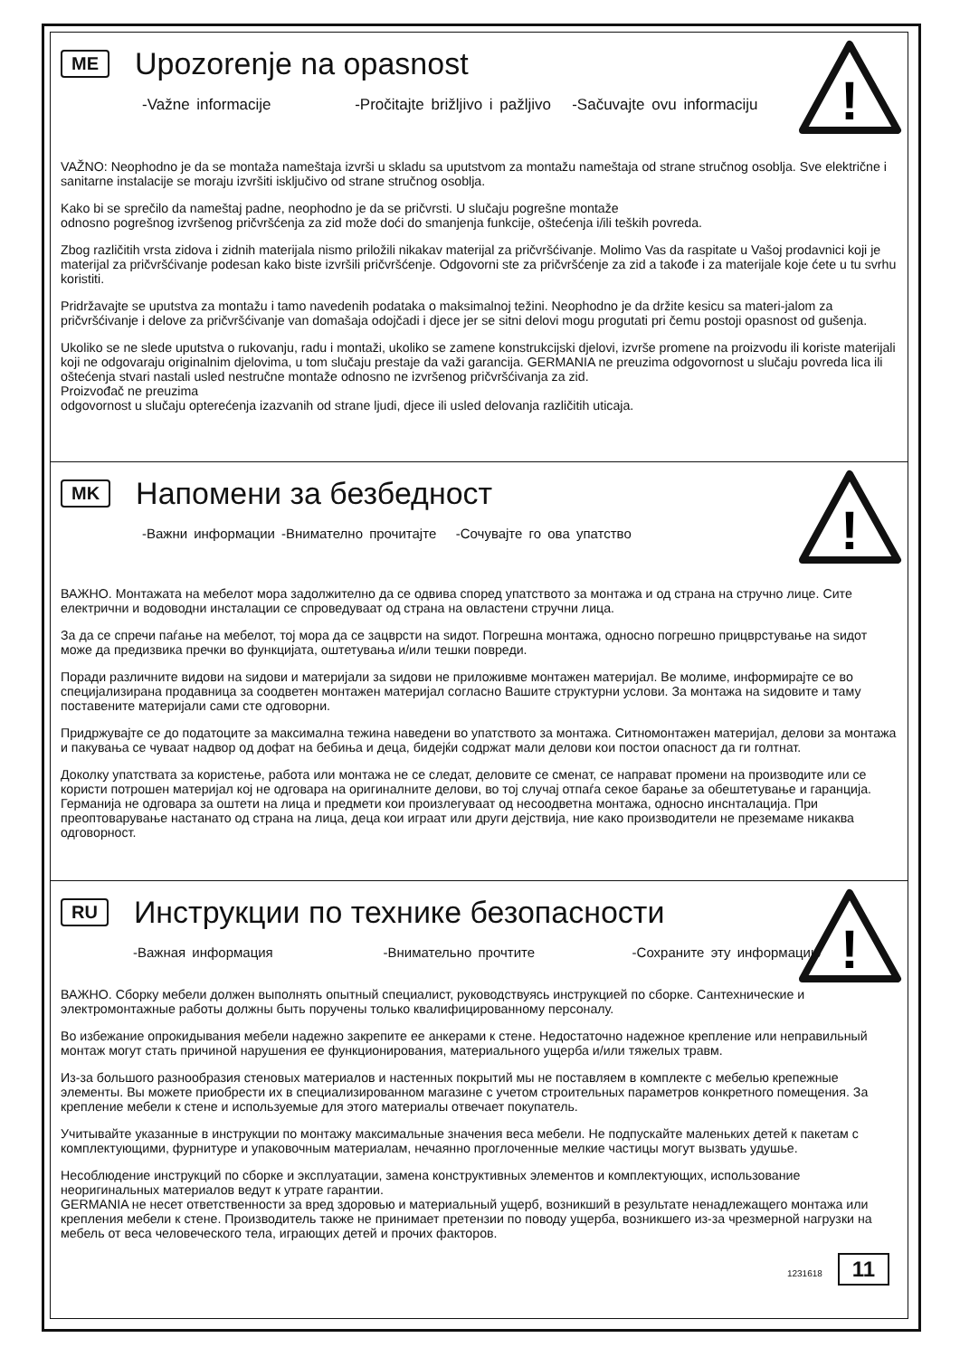!
ME
Upozorenje na opasnost
-Važne informacije -Pročitajte brižljivo i pažljivo -Sačuvajte ovu informaciju
VAŽNO: Neophodno je da se montaža nameštaja izvrši u skladu sa uputstvom za montažu nameštaja od strane stručnog osoblja. Sve električne i sanitarne instalacije se moraju izvršiti isključivo od strane stručnog osoblja.
Kako bi se sprečilo da nameštaj padne, neophodno je da se pričvrsti. U slučaju pogrešne montaže
odnosno pogrešnog izvršenog pričvršćenja za zid može doći do smanjenja funkcije, oštećenja i/ili teških povreda.
Zbog različitih vrsta zidova i zidnih materijala nismo priložili nikakav materijal za pričvršćivanje. Molimo Vas da raspitate u Vašoj prodavnici koji je materijal za pričvršćivanje podesan kako biste izvršili pričvršćenje. Odgovorni ste za pričvršćenje za zid a takođe i za materijale koje ćete u tu svrhu koristiti.
Pridržavajte se uputstva za montažu i tamo navedenih podataka o maksimalnoj težini. Neophodno je da držite kesicu sa materi-jalom za pričvršćivanje i delove za pričvršćivanje van domašaja odojčadi i djece jer se sitni delovi mogu progutati pri čemu postoji opasnost od gušenja.
Ukoliko se ne slede uputstva o rukovanju, radu i montaži, ukoliko se zamene konstrukcijski djelovi, izvrše promene na proizvodu ili koriste materijali koji ne odgovaraju originalnim djelovima, u tom slučaju prestaje da važi garancija. GERMANIA ne preuzima odgovornost u slučaju povreda lica ili oštećenja stvari nastali usled nestručne montaže odnosno ne izvršenog pričvršćivanja za zid.
Proizvođač ne preuzima
odgovornost u slučaju opterećenja izazvanih od strane ljudi, djece ili usled delovanja različitih uticaja.
!
MK
Напомени за безбедност
-Важни информации -Внимателно прочитајте -Сочувајте го ова упатство
ВАЖНО. Монтажата на мебелот мора задолжително да се одвива според упатството за монтажа и од страна на стручно лице. Сите електрични и водоводни инсталации се спроведуваат од страна на овластени стручни лица.
За да се спречи паѓање на мебелот, тој мора да се зацврсти на ѕидот. Погрешна монтажа, односно погрешно прицврстување на ѕидот може да предизвика пречки во функцијата, оштетувања и/или тешки повреди.
Поради различните видови на ѕидови и материјали за ѕидови не приложивме монтажен материјал. Ве молиме, информирајте се во специјализирана продавница за соодветен монтажен материјал согласно Вашите структурни услови. За монтажа на ѕидовите и таму поставените материјали сами сте одговорни.
Придржувајте се до податоците за максимална тежина наведени во упатството за монтажа. Ситномонтажен материјал, делови за монтажа и пакувања се чуваат надвор од дофат на бебиња и деца, бидејќи содржат мали делови кои постои опасност да ги голтнат.
Доколку упатствата за користење, работа или монтажа не се следат, деловите се сменат, се направат промени на производите или се користи потрошен материјал кој не одговара на оригиналните делови, во тој случај отпаѓа секое барање за обештетување и гаранција. Германија не одговара за оштети на лица и предмети кои произлегуваат од несоодветна монтажа, односно инснталација. При преоптоварување настанато од страна на лица, деца кои играат или други дејствија, ние како производители не преземаме никаква одговорност.
!
RU
Инструкции по технике безопасности
-Важная информация -Внимательно прочтите -Сохраните эту информацию
ВАЖНО. Сборку мебели должен выполнять опытный специалист, руководствуясь инструкцией по сборке. Сантехнические и электромонтажные работы должны быть поручены только квалифицированному персоналу.
Во избежание опрокидывания мебели надежно закрепите ее анкерами к стене. Недостаточно надежное крепление или неправильный монтаж могут стать причиной нарушения ее функционирования, материального ущерба и/или тяжелых травм.
Из-за большого разнообразия стеновых материалов и настенных покрытий мы не поставляем в комплекте с мебелью крепежные элементы. Вы можете приобрести их в специализированном магазине с учетом строительных параметров конкретного помещения. За крепление мебели к стене и используемые для этого материалы отвечает покупатель.
Учитывайте указанные в инструкции по монтажу максимальные значения веса мебели. Не подпускайте маленьких детей к пакетам с комплектующими, фурнитуре и упаковочным материалам, нечаянно проглоченные мелкие частицы могут вызвать удушье.
Несоблюдение инструкций по сборке и эксплуатации, замена конструктивных элементов и комплектующих, использование неоригинальных материалов ведут к утрате гарантии.
GERMANIA не несет ответственности за вред здоровью и материальный ущерб, возникший в результате ненадлежащего монтажа или крепления мебели к стене. Производитель также не принимает претензии по поводу ущерба, возникшего из-за чрезмерной нагрузки на мебель от веса человеческого тела, играющих детей и прочих факторов.
1231618 11